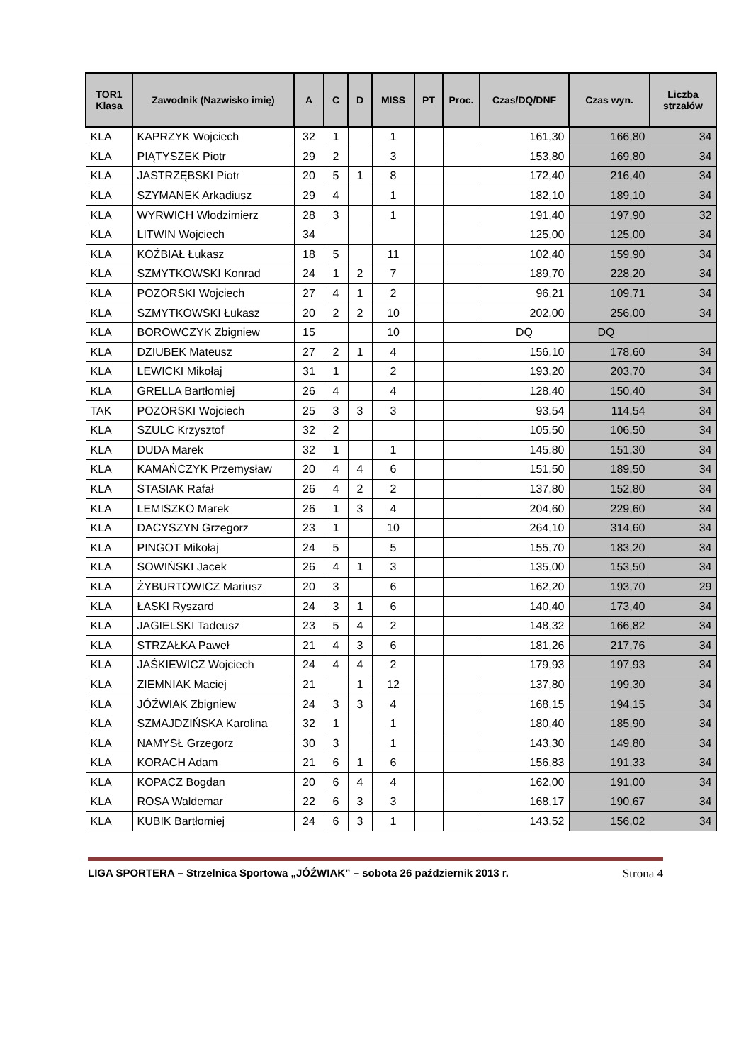| TOR1 Klasa | Zawodnik (Nazwisko imię) | A | C | D | MISS | PT | Proc. | Czas/DQ/DNF | Czas wyn. | Liczba strzałów |
| --- | --- | --- | --- | --- | --- | --- | --- | --- | --- | --- |
| KLA | KAPRZYK Wojciech | 32 | 1 | | 1 | | | 161,30 | 166,80 | 34 |
| KLA | PIĄTYSZEK Piotr | 29 | 2 | | 3 | | | 153,80 | 169,80 | 34 |
| KLA | JASTRZĘBSKI Piotr | 20 | 5 | 1 | 8 | | | 172,40 | 216,40 | 34 |
| KLA | SZYMANEK Arkadiusz | 29 | 4 | | 1 | | | 182,10 | 189,10 | 34 |
| KLA | WYRWICH Włodzimierz | 28 | 3 | | 1 | | | 191,40 | 197,90 | 32 |
| KLA | LITWIN Wojciech | 34 | | | | | | 125,00 | 125,00 | 34 |
| KLA | KOŹBIAŁ Łukasz | 18 | 5 | | 11 | | | 102,40 | 159,90 | 34 |
| KLA | SZMYTKOWSKI Konrad | 24 | 1 | 2 | 7 | | | 189,70 | 228,20 | 34 |
| KLA | POZORSKI Wojciech | 27 | 4 | 1 | 2 | | | 96,21 | 109,71 | 34 |
| KLA | SZMYTKOWSKI Łukasz | 20 | 2 | 2 | 10 | | | 202,00 | 256,00 | 34 |
| KLA | BOROWCZYK Zbigniew | 15 | | | 10 | | | DQ | DQ | |
| KLA | DZIUBEK Mateusz | 27 | 2 | 1 | 4 | | | 156,10 | 178,60 | 34 |
| KLA | LEWICKI Mikołaj | 31 | 1 | | 2 | | | 193,20 | 203,70 | 34 |
| KLA | GRELLA Bartłomiej | 26 | 4 | | 4 | | | 128,40 | 150,40 | 34 |
| TAK | POZORSKI Wojciech | 25 | 3 | 3 | 3 | | | 93,54 | 114,54 | 34 |
| KLA | SZULC Krzysztof | 32 | 2 | | | | | 105,50 | 106,50 | 34 |
| KLA | DUDA Marek | 32 | 1 | | 1 | | | 145,80 | 151,30 | 34 |
| KLA | KAMAŃCZYK Przemysław | 20 | 4 | 4 | 6 | | | 151,50 | 189,50 | 34 |
| KLA | STASIAK Rafał | 26 | 4 | 2 | 2 | | | 137,80 | 152,80 | 34 |
| KLA | LEMISZKO Marek | 26 | 1 | 3 | 4 | | | 204,60 | 229,60 | 34 |
| KLA | DACYSZYN Grzegorz | 23 | 1 | | 10 | | | 264,10 | 314,60 | 34 |
| KLA | PINGOT Mikołaj | 24 | 5 | | 5 | | | 155,70 | 183,20 | 34 |
| KLA | SOWIŃSKI Jacek | 26 | 4 | 1 | 3 | | | 135,00 | 153,50 | 34 |
| KLA | ŻYBURTOWICZ Mariusz | 20 | 3 | | 6 | | | 162,20 | 193,70 | 29 |
| KLA | ŁASKI Ryszard | 24 | 3 | 1 | 6 | | | 140,40 | 173,40 | 34 |
| KLA | JAGIELSKI Tadeusz | 23 | 5 | 4 | 2 | | | 148,32 | 166,82 | 34 |
| KLA | STRZAŁKA Paweł | 21 | 4 | 3 | 6 | | | 181,26 | 217,76 | 34 |
| KLA | JAŚKIEWICZ Wojciech | 24 | 4 | 4 | 2 | | | 179,93 | 197,93 | 34 |
| KLA | ZIEMNIAK Maciej | 21 | | 1 | 12 | | | 137,80 | 199,30 | 34 |
| KLA | JÓŹWIAK Zbigniew | 24 | 3 | 3 | 4 | | | 168,15 | 194,15 | 34 |
| KLA | SZMAJDZIŃSKA Karolina | 32 | 1 | | 1 | | | 180,40 | 185,90 | 34 |
| KLA | NAMYSŁ Grzegorz | 30 | 3 | | 1 | | | 143,30 | 149,80 | 34 |
| KLA | KORACH Adam | 21 | 6 | 1 | 6 | | | 156,83 | 191,33 | 34 |
| KLA | KOPACZ Bogdan | 20 | 6 | 4 | 4 | | | 162,00 | 191,00 | 34 |
| KLA | ROSA Waldemar | 22 | 6 | 3 | 3 | | | 168,17 | 190,67 | 34 |
| KLA | KUBIK Bartłomiej | 24 | 6 | 3 | 1 | | | 143,52 | 156,02 | 34 |
LIGA SPORTERA – Strzelnica Sportowa „JÓŹWIAK” – sobota 26 październik 2013 r. Strona 4